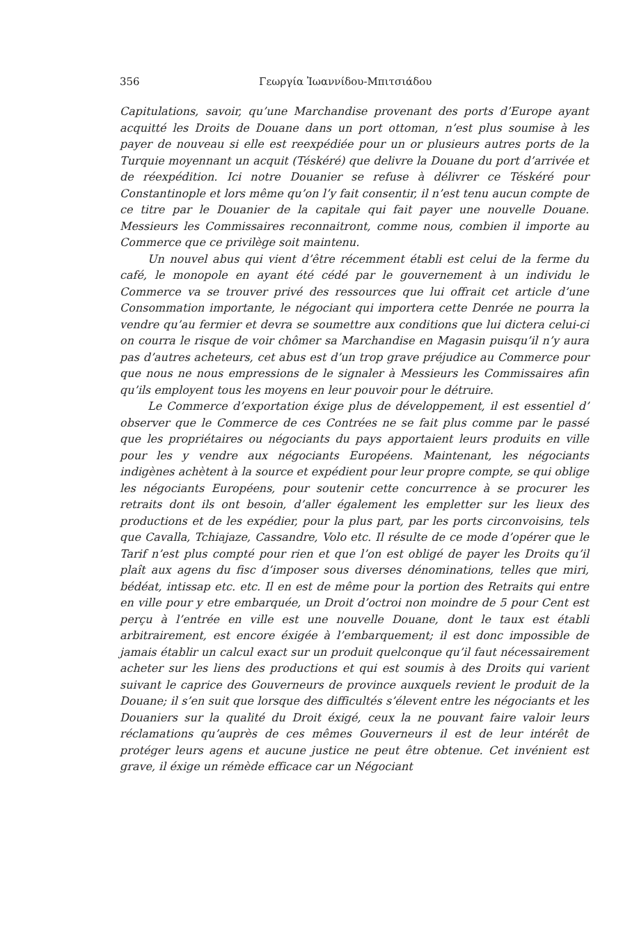356 Γεωργία Ἰωαννίδου-Μπιτσιάδου
Capitulations, savoir, qu’une Marchandise provenant des ports d’Europe ayant acquitté les Droits de Douane dans un port ottoman, n’est plus soumise à les payer de nouveau si elle est reexpédiée pour un or plusieurs autres ports de la Turquie moyennant un acquit (Téskéré) que delivre la Douane du port d’arrivée et de réexpédition. Ici notre Douanier se refuse à délivrer ce Téskéré pour Constantinople et lors même qu’on l’y fait consentir, il n’est tenu aucun compte de ce titre par le Douanier de la capitale qui fait payer une nouvelle Douane. Messieurs les Commissaires reconnaitront, comme nous, combien il importe au Commerce que ce privilège soit maintenu.
Un nouvel abus qui vient d’être récemment établi est celui de la ferme du café, le monopole en ayant été cédé par le gouvernement à un individu le Commerce va se trouver privé des ressources que lui offrait cet article d’une Consommation importante, le négociant qui importera cette Denrée ne pourra la vendre qu’au fermier et devra se soumettre aux conditions que lui dictera celui-ci on courra le risque de voir chômer sa Marchandise en Magasin puisqu’il n’y aura pas d’autres acheteurs, cet abus est d’un trop grave préjudice au Commerce pour que nous ne nous empressions de le signaler à Messieurs les Commissaires afin qu’ils employent tous les moyens en leur pouvoir pour le détruire.
Le Commerce d’exportation éxige plus de développement, il est essentiel d’ observer que le Commerce de ces Contrées ne se fait plus comme par le passé que les propriétaires ou négociants du pays apportaient leurs produits en ville pour les y vendre aux négociants Européens. Maintenant, les négociants indigènes achètent à la source et expédient pour leur propre compte, se qui oblige les négociants Européens, pour soutenir cette concurrence à se procurer les retraits dont ils ont besoin, d’aller également les empletter sur les lieux des productions et de les expédier, pour la plus part, par les ports circonvoisins, tels que Cavalla, Tchiajaze, Cassandre, Volo etc. Il résulte de ce mode d’opérer que le Tarif n’est plus compté pour rien et que l’on est obligé de payer les Droits qu’il plaît aux agens du fisc d’imposer sous diverses dénominations, telles que miri, bédéat, intissap etc. etc. Il en est de même pour la portion des Retraits qui entre en ville pour y etre embarquée, un Droit d’octroi non moindre de 5 pour Cent est perçu à l’entrée en ville est une nouvelle Douane, dont le taux est établi arbitrairement, est encore éxigée à l’embarquement; il est donc impossible de jamais établir un calcul exact sur un produit quelconque qu’il faut nécessairement acheter sur les liens des productions et qui est soumis à des Droits qui varient suivant le caprice des Gouverneurs de province auxquels revient le produit de la Douane; il s’en suit que lorsque des difficultés s’élevent entre les négociants et les Douaniers sur la qualité du Droit éxigé, ceux la ne pouvant faire valoir leurs réclamations qu’auprès de ces mêmes Gouverneurs il est de leur intérêt de protéger leurs agens et aucune justice ne peut être obtenue. Cet invénient est grave, il éxige un rémède efficace car un Négociant